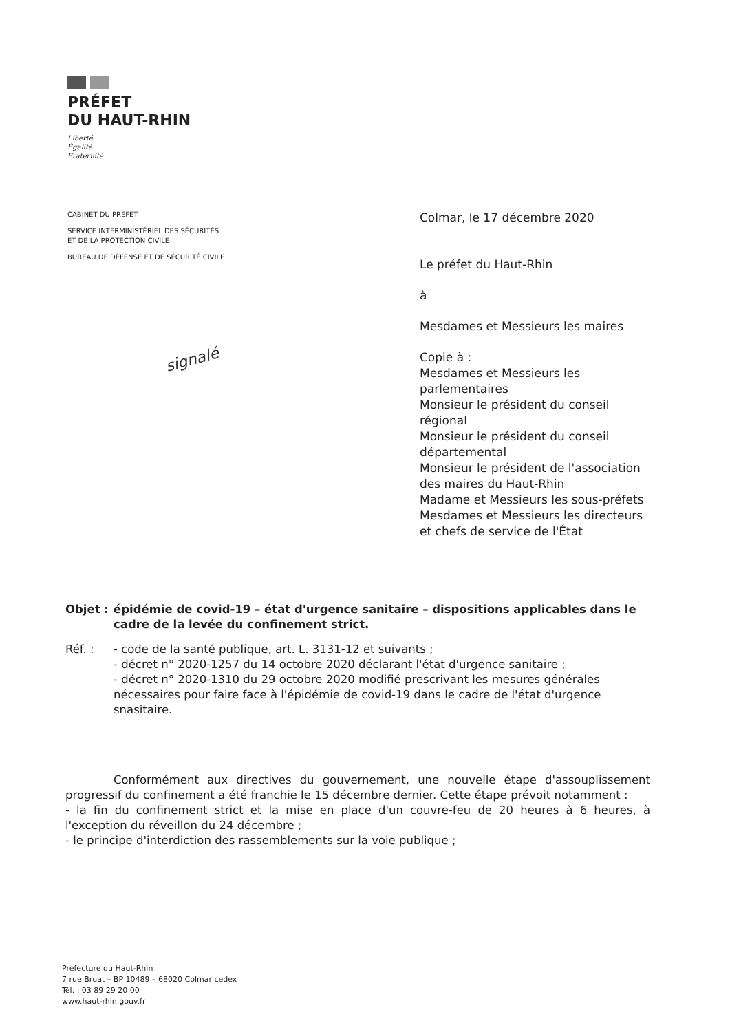PRÉFET
DU HAUT-RHIN
Liberté
Égalité
Fraternité
CABINET DU PRÉFET
SERVICE INTERMINISTÉRIEL DES SÉCURITÉS
ET DE LA PROTECTION CIVILE
BUREAU DE DÉFENSE ET DE SÉCURITÉ CIVILE
Colmar, le 17 décembre 2020
Le préfet du Haut-Rhin
à
Mesdames et Messieurs les maires
Copie à :
Mesdames et Messieurs les parlementaires
Monsieur le président du conseil régional
Monsieur le président du conseil départemental
Monsieur le président de l'association des maires du Haut-Rhin
Madame et Messieurs les sous-préfets
Mesdames et Messieurs les directeurs et chefs de service de l'État
signalé
Objet : épidémie de covid-19 – état d'urgence sanitaire – dispositions applicables dans le cadre de la levée du confinement strict.
Réf. : - code de la santé publique, art. L. 3131-12 et suivants ;
- décret n° 2020-1257 du 14 octobre 2020 déclarant l'état d'urgence sanitaire ;
- décret n° 2020-1310 du 29 octobre 2020 modifié prescrivant les mesures générales nécessaires pour faire face à l'épidémie de covid-19 dans le cadre de l'état d'urgence snasitaire.
Conformément aux directives du gouvernement, une nouvelle étape d'assouplissement progressif du confinement a été franchie le 15 décembre dernier. Cette étape prévoit notamment :
- la fin du confinement strict et la mise en place d'un couvre-feu de 20 heures à 6 heures, à l'exception du réveillon du 24 décembre ;
- le principe d'interdiction des rassemblements sur la voie publique ;
Préfecture du Haut-Rhin
7 rue Bruat – BP 10489 – 68020 Colmar cedex
Tél. : 03 89 29 20 00
www.haut-rhin.gouv.fr